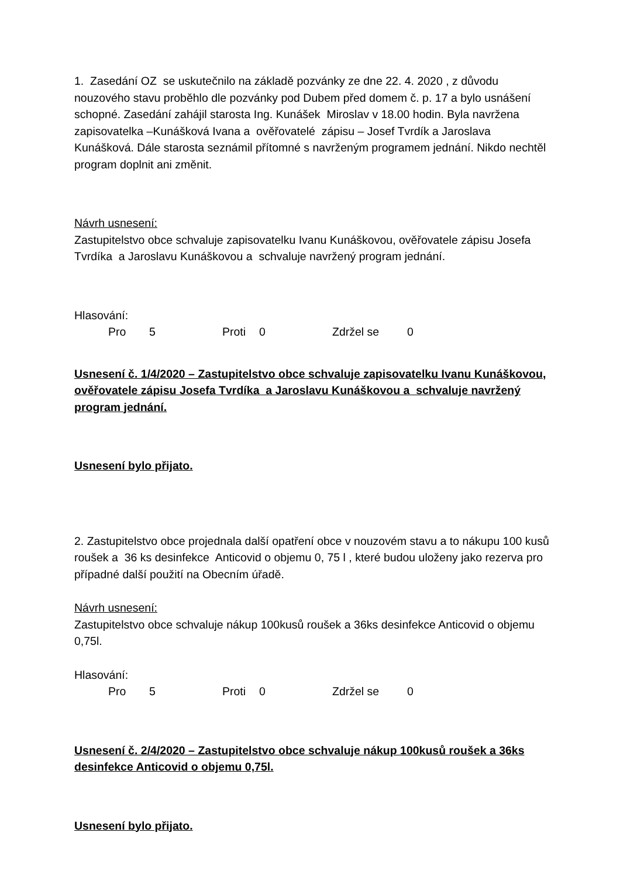1. Zasedání OZ se uskutečnilo na základě pozvánky ze dne 22. 4. 2020 , z důvodu nouzového stavu proběhlo dle pozvánky pod Dubem před domem č. p. 17 a bylo usnášení schopné. Zasedání zahájil starosta Ing. Kunášek Miroslav v 18.00 hodin. Byla navržena zapisovatelka –Kunášková Ivana a ověřovatelé zápisu – Josef Tvrdík a Jaroslava Kunášková. Dále starosta seznámil přítomné s navrženým programem jednání. Nikdo nechtěl program doplnit ani změnit.
Návrh usnesení:
Zastupitelstvo obce schvaluje zapisovatelku Ivanu Kunáškovou, ověřovatele zápisu Josefa Tvrdíka a Jaroslavu Kunáškovou a schvaluje navržený program jednání.
Hlasování:
Pro 5 Proti 0 Zdržel se 0
Usnesení č. 1/4/2020 – Zastupitelstvo obce schvaluje zapisovatelku Ivanu Kunáškovou, ověřovatele zápisu Josefa Tvrdíka a Jaroslavu Kunáškovou a schvaluje navržený program jednání.
Usnesení bylo přijato.
2. Zastupitelstvo obce projednala další opatření obce v nouzovém stavu a to nákupu 100 kusů roušek a 36 ks desinfekce Anticovid o objemu 0, 75 l , které budou uloženy jako rezerva pro případné další použití na Obecním úřadě.
Návrh usnesení:
Zastupitelstvo obce schvaluje nákup 100kusů roušek a 36ks desinfekce Anticovid o objemu 0,75l.
Hlasování:
Pro 5 Proti 0 Zdržel se 0
Usnesení č. 2/4/2020 – Zastupitelstvo obce schvaluje nákup 100kusů roušek a 36ks desinfekce Anticovid o objemu 0,75l.
Usnesení bylo přijato.